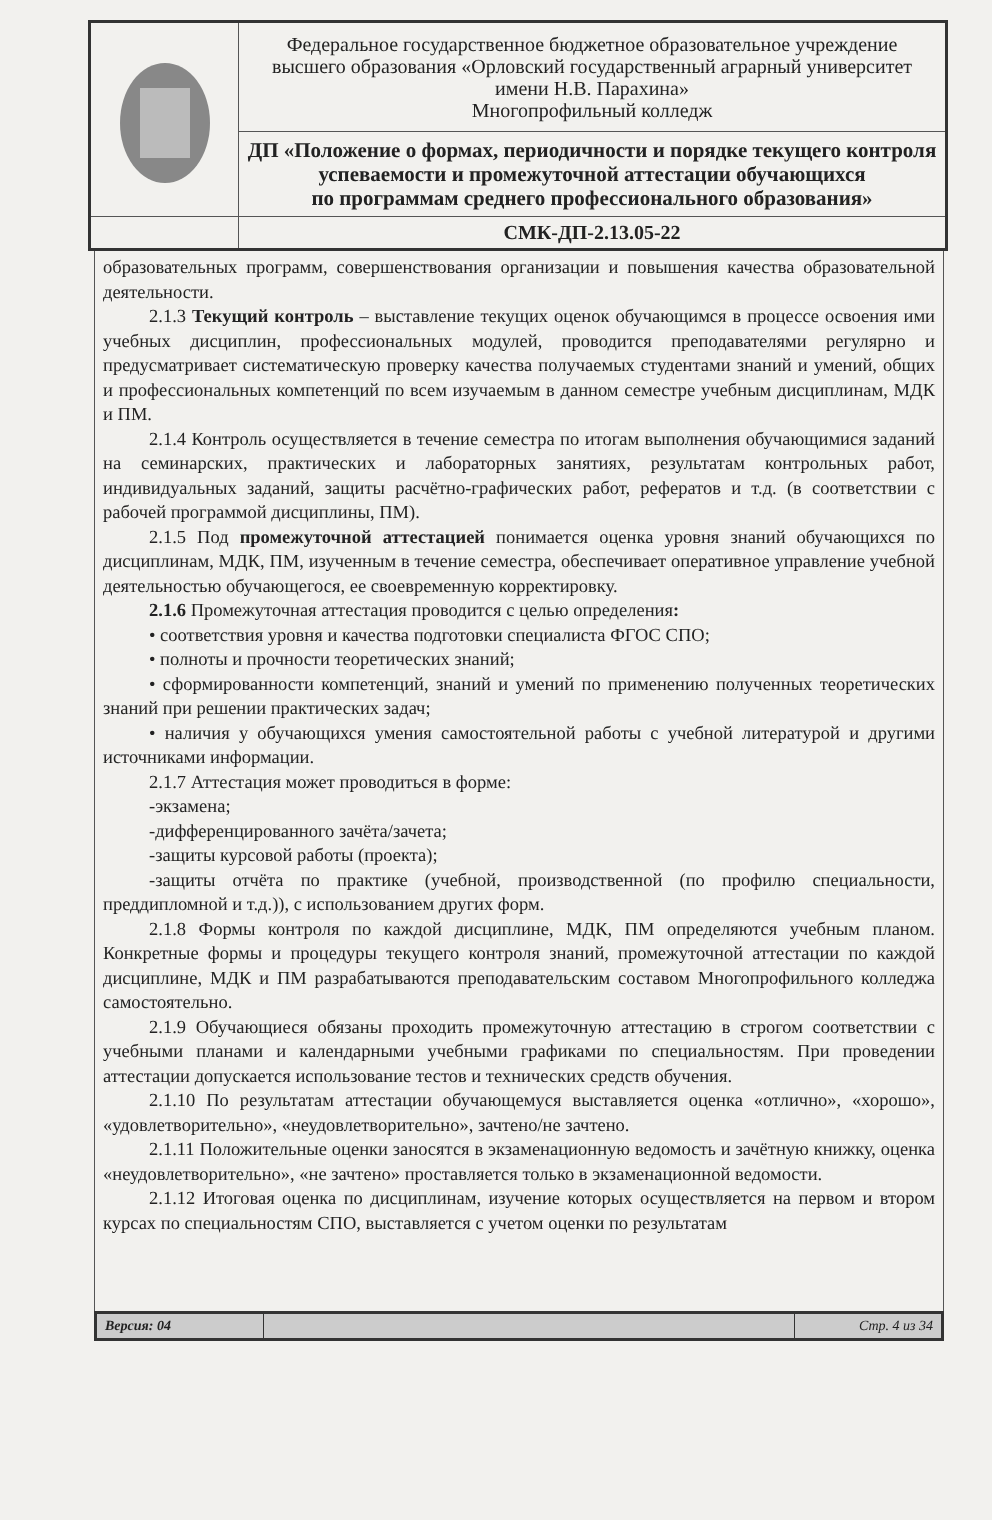| | Федеральное государственное бюджетное образовательное учреждение высшего образования «Орловский государственный аграрный университет имени Н.В. Парахина» Многопрофильный колледж |
| | ДП «Положение о формах, периодичности и порядке текущего контроля успеваемости и промежуточной аттестации обучающихся по программам среднего профессионального образования» |
| | СМК-ДП-2.13.05-22 |
образовательных программ, совершенствования организации и повышения качества образовательной деятельности.
2.1.3 Текущий контроль – выставление текущих оценок обучающимся в процессе освоения ими учебных дисциплин, профессиональных модулей, проводится преподавателями регулярно и предусматривает систематическую проверку качества получаемых студентами знаний и умений, общих и профессиональных компетенций по всем изучаемым в данном семестре учебным дисциплинам, МДК и ПМ.
2.1.4 Контроль осуществляется в течение семестра по итогам выполнения обучающимися заданий на семинарских, практических и лабораторных занятиях, результатам контрольных работ, индивидуальных заданий, защиты расчётно-графических работ, рефератов и т.д. (в соответствии с рабочей программой дисциплины, ПМ).
2.1.5 Под промежуточной аттестацией понимается оценка уровня знаний обучающихся по дисциплинам, МДК, ПМ, изученным в течение семестра, обеспечивает оперативное управление учебной деятельностью обучающегося, ее своевременную корректировку.
2.1.6 Промежуточная аттестация проводится с целью определения:
• соответствия уровня и качества подготовки специалиста ФГОС СПО;
• полноты и прочности теоретических знаний;
• сформированности компетенций, знаний и умений по применению полученных теоретических знаний при решении практических задач;
• наличия у обучающихся умения самостоятельной работы с учебной литературой и другими источниками информации.
2.1.7 Аттестация может проводиться в форме:
-экзамена;
-дифференцированного зачёта/зачета;
-защиты курсовой работы (проекта);
-защиты отчёта по практике (учебной, производственной (по профилю специальности, преддипломной и т.д.)), с использованием других форм.
2.1.8 Формы контроля по каждой дисциплине, МДК, ПМ определяются учебным планом. Конкретные формы и процедуры текущего контроля знаний, промежуточной аттестации по каждой дисциплине, МДК и ПМ разрабатываются преподавательским составом Многопрофильного колледжа самостоятельно.
2.1.9 Обучающиеся обязаны проходить промежуточную аттестацию в строгом соответствии с учебными планами и календарными учебными графиками по специальностям. При проведении аттестации допускается использование тестов и технических средств обучения.
2.1.10 По результатам аттестации обучающемуся выставляется оценка «отлично», «хорошо», «удовлетворительно», «неудовлетворительно», зачтено/не зачтено.
2.1.11 Положительные оценки заносятся в экзаменационную ведомость и зачётную книжку, оценка «неудовлетворительно», «не зачтено» проставляется только в экзаменационной ведомости.
2.1.12 Итоговая оценка по дисциплинам, изучение которых осуществляется на первом и втором курсах по специальностям СПО, выставляется с учетом оценки по результатам
| Версия: 04 | | Стр. 4 из 34 |